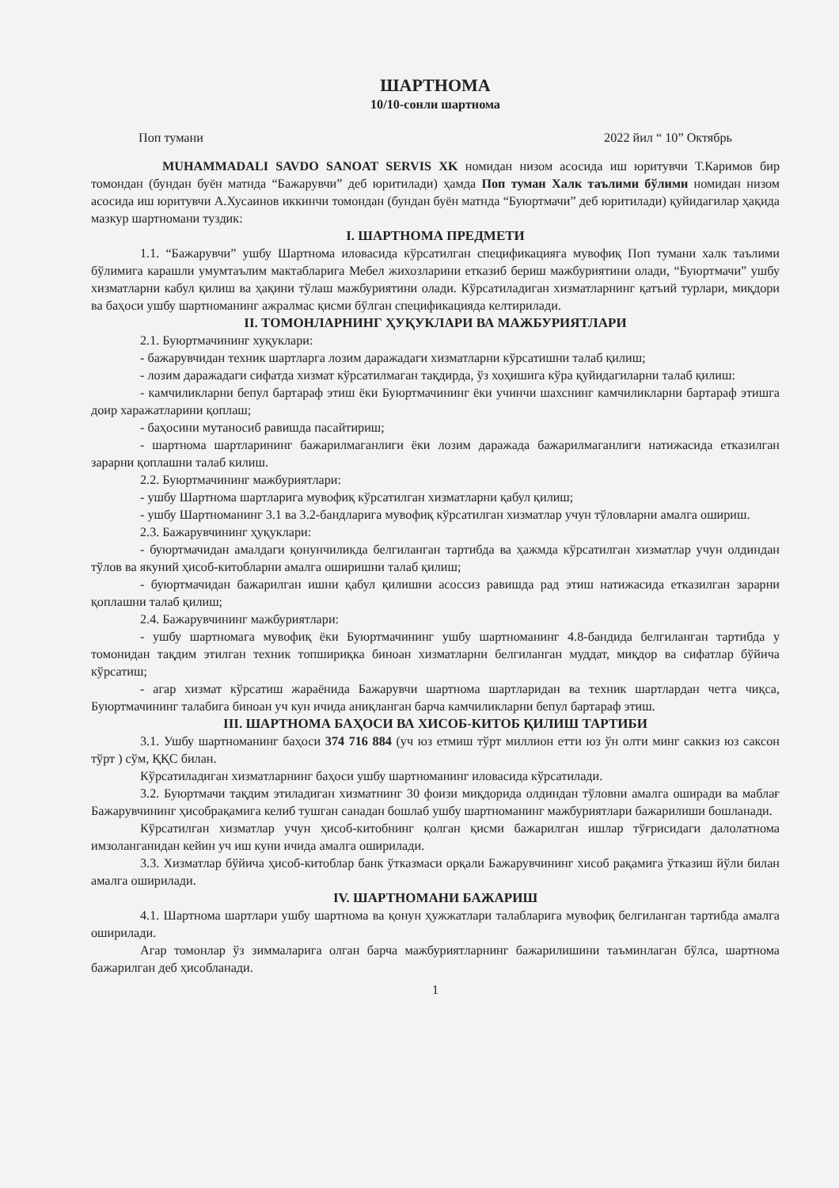ШАРТНОМА
10/10-сонли шартнома
Поп тумани 2022 йил “ 10” Октябрь
MUHAMMADALI SAVDO SANOAT SERVIS XK номидан низом асосида иш юритувчи Т.Каримов бир томондан (бундан буён матнда “Бажарувчи” деб юритилади) ҳамда Поп туман Халк таълими бўлими номидан низом асосида иш юритувчи А.Хусаинов иккинчи томондан (бундан буён матнда “Буюртмачи” деб юритилади) қуйидагилар ҳақида мазкур шартномани туздик:
I. ШАРТНОМА ПРЕДМЕТИ
1.1. “Бажарувчи” ушбу Шартнома иловасида кўрсатилган спецификацияга мувофиқ Поп тумани халк таълими бўлимига карашли умумтаълим мактабларига Мебел жихозларини етказиб бериш мажбуриятини олади, “Буюртмачи” ушбу хизматларни кабул қилиш ва ҳақини тўлаш мажбуриятини олади. Кўрсатиладиган хизматларнинг қатъий турлари, миқдори ва баҳоси ушбу шартноманинг ажралмас қисми бўлган спецификацияда келтирилади.
II. ТОМОНЛАРНИНГ ҲУҚУКЛАРИ ВА МАЖБУРИЯТЛАРИ
2.1. Буюртмачининг хуқуклари:
- бажарувчидан техник шартларга лозим даражадаги хизматларни кўрсатишни талаб қилиш;
- лозим даражадаги сифатда хизмат кўрсатилмаган тақдирда, ўз хоҳишига кўра қуйидагиларни талаб қилиш:
- камчиликларни бепул бартараф этиш ёки Буюртмачининг ёки учинчи шахснинг камчиликларни бартараф этишга доир харажатларини қоплаш;
- баҳосини мутаносиб равишда пасайтириш;
- шартнома шартларининг бажарилмаганлиги ёки лозим даражада бажарилмаганлиги натижасида етказилган зарарни қоплашни талаб килиш.
2.2. Буюртмачининг мажбуриятлари:
- ушбу Шартнома шартларига мувофиқ кўрсатилган хизматларни қабул қилиш;
- ушбу Шартноманинг 3.1 ва 3.2-бандларига мувофиқ кўрсатилган хизматлар учун тўловларни амалга ошириш.
2.3. Бажарувчининг ҳуқуклари:
- буюртмачидан амалдаги қонунчиликда белгиланган тартибда ва ҳажмда кўрсатилган хизматлар учун олдиндан тўлов ва якуний ҳисоб-китобларни амалга оширишни талаб қилиш;
- буюртмачидан бажарилган ишни қабул қилишни асоссиз равишда рад этиш натижасида етказилган зарарни қоплашни талаб қилиш;
2.4. Бажарувчининг мажбуриятлари:
- ушбу шартномага мувофиқ ёки Буюртмачининг ушбу шартноманинг 4.8-бандида белгиланган тартибда у томонидан тақдим этилган техник топшириқка биноан хизматларни белгиланган муддат, миқдор ва сифатлар бўйича кўрсатиш;
- агар хизмат кўрсатиш жараёнида Бажарувчи шартнома шартларидан ва техник шартлардан четга чиқса, Буюртмачининг талабига биноан уч кун ичида аниқланган барча камчиликларни бепул бартараф этиш.
III. ШАРТНОМА БАҲОСИ ВА ХИСОБ-КИТОБ ҚИЛИШ ТАРТИБИ
3.1. Ушбу шартноманинг баҳоси 374 716 884 (уч юз етмиш тўрт миллион етти юз ўн олти минг саккиз юз саксон тўрт ) сўм, ҚҚС билан.
Кўрсатиладиган хизматларнинг баҳоси ушбу шартноманинг иловасида кўрсатилади.
3.2. Буюртмачи тақдим этиладиган хизматнинг 30 фоизи миқдорида олдиндан тўловни амалга оширади ва маблағ Бажарувчининг ҳисобрақамига келиб тушган санадан бошлаб ушбу шартноманинг мажбуриятлари бажарилиши бошланади.
Кўрсатилган хизматлар учун ҳисоб-китобнинг қолган қисми бажарилган ишлар тўғрисидаги далолатнома имзоланганидан кейин уч иш куни ичида амалга оширилади.
3.3. Хизматлар бўйича ҳисоб-китоблар банк ўтказмаси орқали Бажарувчининг хисоб рақамига ўтказиш йўли билан амалга оширилади.
IV. ШАРТНОМАНИ БАЖАРИШ
4.1. Шартнома шартлари ушбу шартнома ва қонун ҳужжатлари талабларига мувофиқ белгиланган тартибда амалга оширилади.
Агар томонлар ўз зиммаларига олган барча мажбуриятларнинг бажарилишини таъминлаган бўлса, шартнома бажарилган деб ҳисобланади.
1